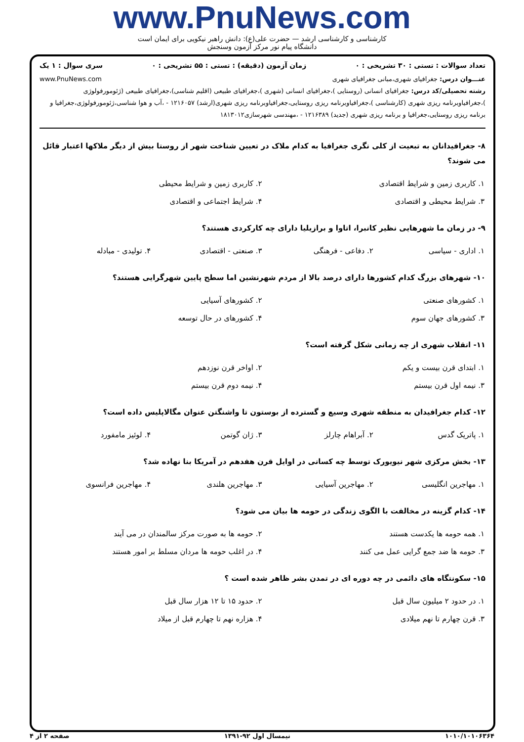www.PnuNews.com
کارشناسی و کارشناسی ارشد — حضرت علی(ع): دانش راهبر نیکویی برای ایمان است
دانشگاه پیام نور مرکز آزمون وسنجش
تعداد سوالات : تستی : ۳۰ تشریحی : ۰ زمان آزمون (دقیقه) : تستی : ۵۵ تشریحی : ۰ سری سوال : ۱ یک
عنـــوان درس: جغرافیای شهری،مبانی جغرافیای شهری www.PnuNews.com
رشته تحصیلی/کد درس: جغرافیای انسانی (روستایی )،جغرافیای انسانی (شهری )،جغرافیای طبیعی (اقلیم شناسی)،جغرافیای طبیعی (ژئومورفولوژی )،جغرافیاوبرنامه ریزی شهری (کارشناسی )،جغرافیاوبرنامه ریزی روستایی،جغرافیاوبرنامه ریزی شهری(ارشد) ۱۲۱۶۰۵۷ - ،آب و هوا شناسی،ژئومورفولوژی،جغرافیا و برنامه ریزی روستایی،جغرافیا و برنامه ریزی شهری (جدید) ۱۲۱۶۳۸۹ - ،مهندسی شهرسازی۱۸۱۳۰۱۲
۸- جغرافیدانان به تبعیت از کلی نگری جغرافیا به کدام ملاک در تعیین شناخت شهر از روستا بیش از دیگر ملاکها اعتبار قائل می شوند؟
| ۱. کاربری زمین و شرایط اقتصادی | ۲. کاربری زمین و شرایط محیطی |
| ۳. شرایط محیطی و اقتصادی | ۴. شرایط اجتماعی و اقتصادی |
۹- در زمان ما شهرهایی نظیر کانبرا، اتاوا و برازیلیا دارای چه کارکردی هستند؟
| ۱. اداری - سیاسی | ۲. دفاعی - فرهنگی | ۳. صنعتی - اقتصادی | ۴. تولیدی - مبادله |
۱۰- شهرهای بزرگ کدام کشورها دارای درصد بالا از مردم شهرنشین اما سطح پایین شهرگرایی هستند؟
| ۱. کشورهای صنعتی | ۲. کشورهای آسیایی |
| ۳. کشورهای جهان سوم | ۴. کشورهای در حال توسعه |
۱۱- انقلاب شهری از چه زمانی شکل گرفته است؟
| ۱. ابتدای قرن بیست و یکم | ۲. اواخر قرن نوزدهم |
| ۳. نیمه اول قرن بیستم | ۴. نیمه دوم قرن بیستم |
۱۲- کدام جغرافیدان به منطقه شهری وسیع و گسترده از بوستون تا واشنگتن عنوان مگالاپلیس داده است؟
| ۱. پاتریک گدس | ۲. آبراهام چارلز | ۳. ژان گوتمن | ۴. لوئیز مامفورد |
۱۳- بخش مرکزی شهر نیویورک توسط چه کسانی در اوایل قرن هفدهم در آمریکا بنا نهاده شد؟
| ۱. مهاجرین انگلیسی | ۲. مهاجرین آسیایی | ۳. مهاجرین هلندی | ۴. مهاجرین فرانسوی |
۱۴- کدام گزینه در مخالفت با الگوی زندگی در حومه ها بیان می شود؟
| ۱. همه حومه ها یکدست هستند | ۲. حومه ها به صورت مرکز سالمندان در می آیند |
| ۳. حومه ها ضد جمع گرایی عمل می کنند | ۴. در اغلب حومه ها مردان مسلط بر امور هستند |
۱۵- سکونتگاه های دائمی در چه دوره ای در تمدن بشر ظاهر شده است ؟
| ۱. در حدود ۲ میلیون سال قبل | ۲. حدود ۱۵ تا ۱۲ هزار سال قبل |
| ۳. قرن چهارم تا نهم میلادی | ۴. هزاره نهم تا چهارم قبل از میلاد |
۱۰۱۰/۱۰۱۰۶۳۶۴ نیمسال اول ۹۲-۱۳۹۱ صفحه ۲ از ۴